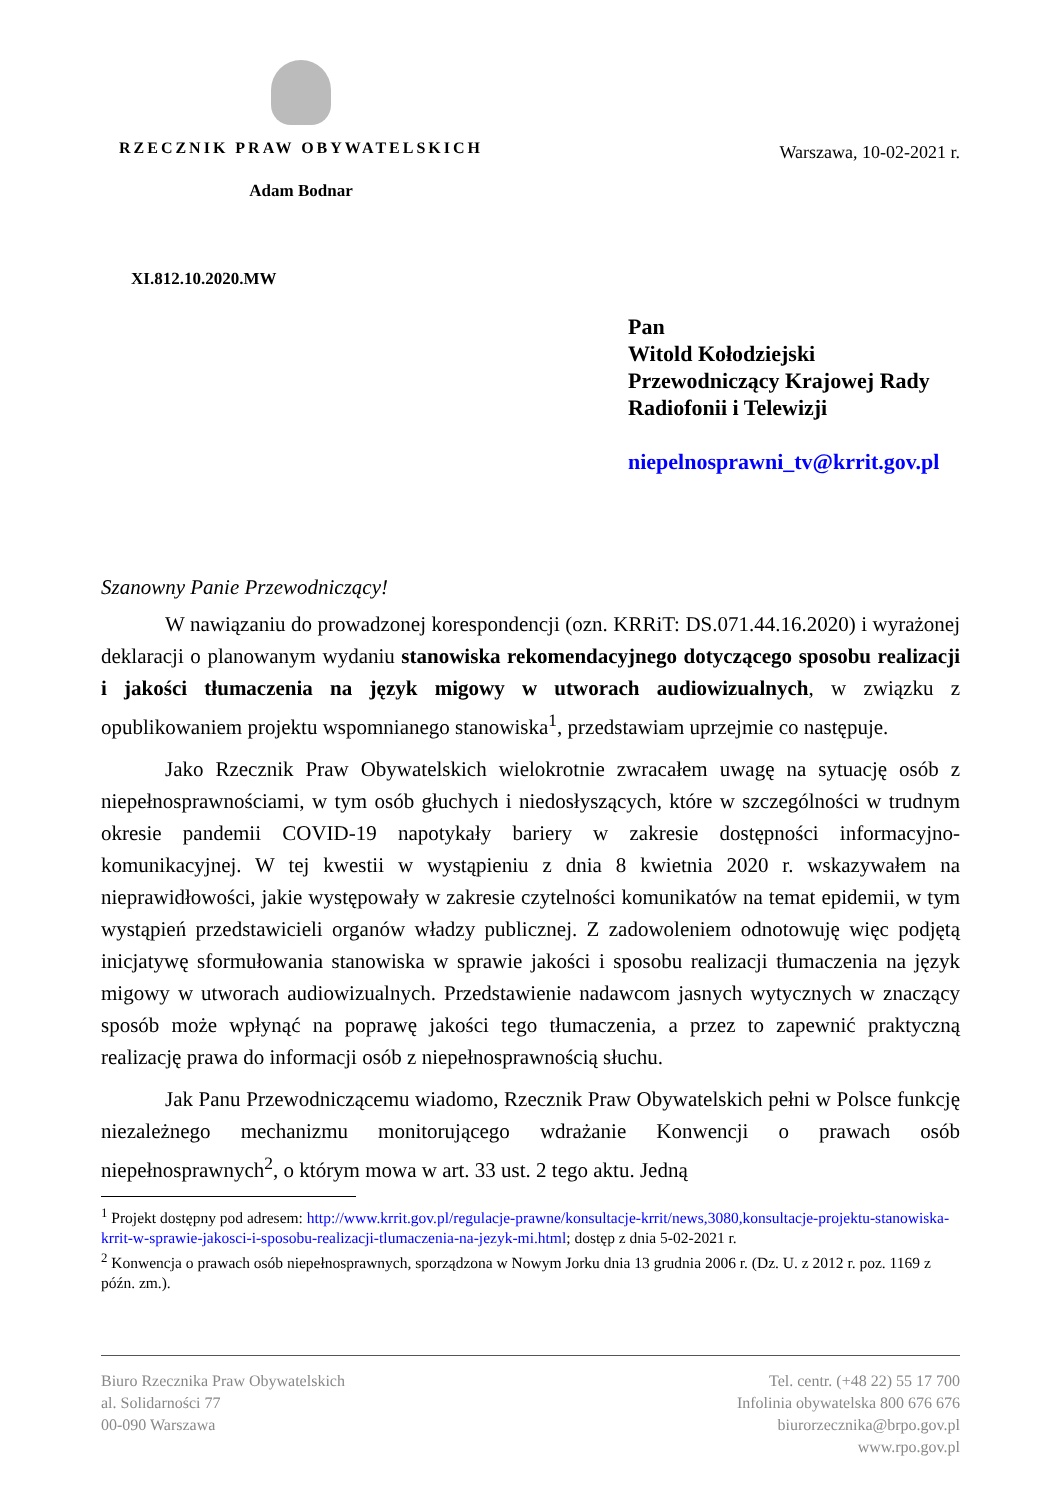RZECZNIK PRAW OBYWATELSKICH
Adam Bodnar
Warszawa, 10-02-2021 r.
XI.812.10.2020.MW
Pan
Witold Kołodziejski
Przewodniczący Krajowej Rady
Radiofonii i Telewizji
niepelnosprawni_tv@krrit.gov.pl
Szanowny Panie Przewodniczący!
W nawiązaniu do prowadzonej korespondencji (ozn. KRRiT: DS.071.44.16.2020) i wyrażonej deklaracji o planowanym wydaniu stanowiska rekomendacyjnego dotyczącego sposobu realizacji i jakości tłumaczenia na język migowy w utworach audiowizualnych, w związku z opublikowaniem projektu wspomnianego stanowiska<sup>1</sup>, przedstawiam uprzejmie co następuje.
Jako Rzecznik Praw Obywatelskich wielokrotnie zwracałem uwagę na sytuację osób z niepełnosprawnościami, w tym osób głuchych i niedosłyszących, które w szczególności w trudnym okresie pandemii COVID-19 napotykały bariery w zakresie dostępności informacyjno-komunikacyjnej. W tej kwestii w wystąpieniu z dnia 8 kwietnia 2020 r. wskazywałem na nieprawidłowości, jakie występowały w zakresie czytelności komunikatów na temat epidemii, w tym wystąpień przedstawicieli organów władzy publicznej. Z zadowoleniem odnotowuję więc podjętą inicjatywę sformułowania stanowiska w sprawie jakości i sposobu realizacji tłumaczenia na język migowy w utworach audiowizualnych. Przedstawienie nadawcom jasnych wytycznych w znaczący sposób może wpłynąć na poprawę jakości tego tłumaczenia, a przez to zapewnić praktyczną realizację prawa do informacji osób z niepełnosprawnością słuchu.
Jak Panu Przewodniczącemu wiadomo, Rzecznik Praw Obywatelskich pełni w Polsce funkcję niezależnego mechanizmu monitorującego wdrażanie Konwencji o prawach osób niepełnosprawnych<sup>2</sup>, o którym mowa w art. 33 ust. 2 tego aktu. Jedną
<sup>1</sup> Projekt dostępny pod adresem: http://www.krrit.gov.pl/regulacje-prawne/konsultacje-krrit/news,3080,konsultacje-projektu-stanowiska-krrit-w-sprawie-jakosci-i-sposobu-realizacji-tlumaczenia-na-jezyk-mi.html; dostęp z dnia 5-02-2021 r.
<sup>2</sup> Konwencja o prawach osób niepełnosprawnych, sporządzona w Nowym Jorku dnia 13 grudnia 2006 r. (Dz. U. z 2012 r. poz. 1169 z późn. zm.).
Biuro Rzecznika Praw Obywatelskich
al. Solidarności 77
00-090 Warszawa
Tel. centr. (+48 22) 55 17 700
Infolinia obywatelska 800 676 676
biurorzecznika@brpo.gov.pl
www.rpo.gov.pl